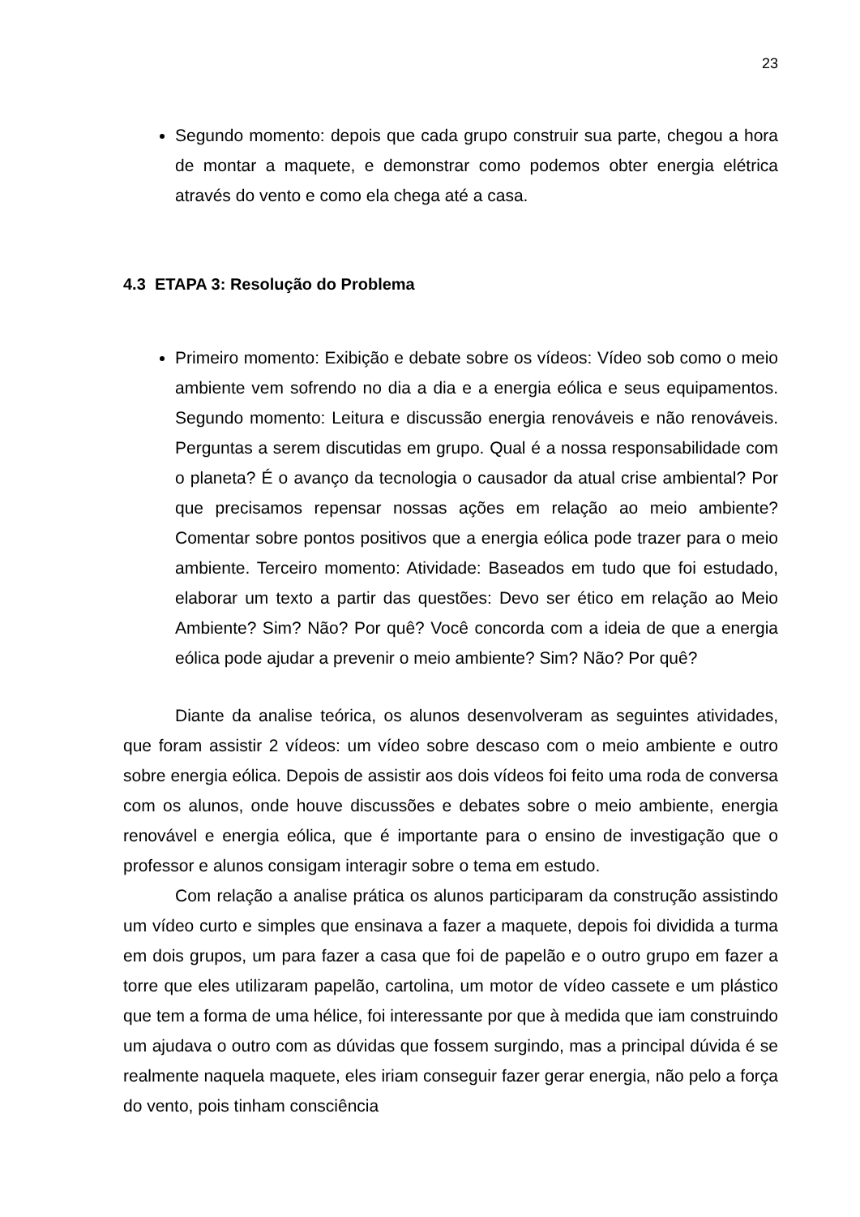23
Segundo momento: depois que cada grupo construir sua parte, chegou a hora de montar a maquete, e demonstrar como podemos obter energia elétrica através do vento e como ela chega até a casa.
4.3 ETAPA 3: Resolução do Problema
Primeiro momento: Exibição e debate sobre os vídeos: Vídeo sob como o meio ambiente vem sofrendo no dia a dia e a energia eólica e seus equipamentos. Segundo momento: Leitura e discussão energia renováveis e não renováveis. Perguntas a serem discutidas em grupo. Qual é a nossa responsabilidade com o planeta? É o avanço da tecnologia o causador da atual crise ambiental? Por que precisamos repensar nossas ações em relação ao meio ambiente? Comentar sobre pontos positivos que a energia eólica pode trazer para o meio ambiente. Terceiro momento: Atividade: Baseados em tudo que foi estudado, elaborar um texto a partir das questões: Devo ser ético em relação ao Meio Ambiente? Sim? Não? Por quê? Você concorda com a ideia de que a energia eólica pode ajudar a prevenir o meio ambiente? Sim? Não? Por quê?
Diante da analise teórica, os alunos desenvolveram as seguintes atividades, que foram assistir 2 vídeos: um vídeo sobre descaso com o meio ambiente e outro sobre energia eólica. Depois de assistir aos dois vídeos foi feito uma roda de conversa com os alunos, onde houve discussões e debates sobre o meio ambiente, energia renovável e energia eólica, que é importante para o ensino de investigação que o professor e alunos consigam interagir sobre o tema em estudo.
Com relação a analise prática os alunos participaram da construção assistindo um vídeo curto e simples que ensinava a fazer a maquete, depois foi dividida a turma em dois grupos, um para fazer a casa que foi de papelão e o outro grupo em fazer a torre que eles utilizaram papelão, cartolina, um motor de vídeo cassete e um plástico que tem a forma de uma hélice, foi interessante por que à medida que iam construindo um ajudava o outro com as dúvidas que fossem surgindo, mas a principal dúvida é se realmente naquela maquete, eles iriam conseguir fazer gerar energia, não pelo a força do vento, pois tinham consciência